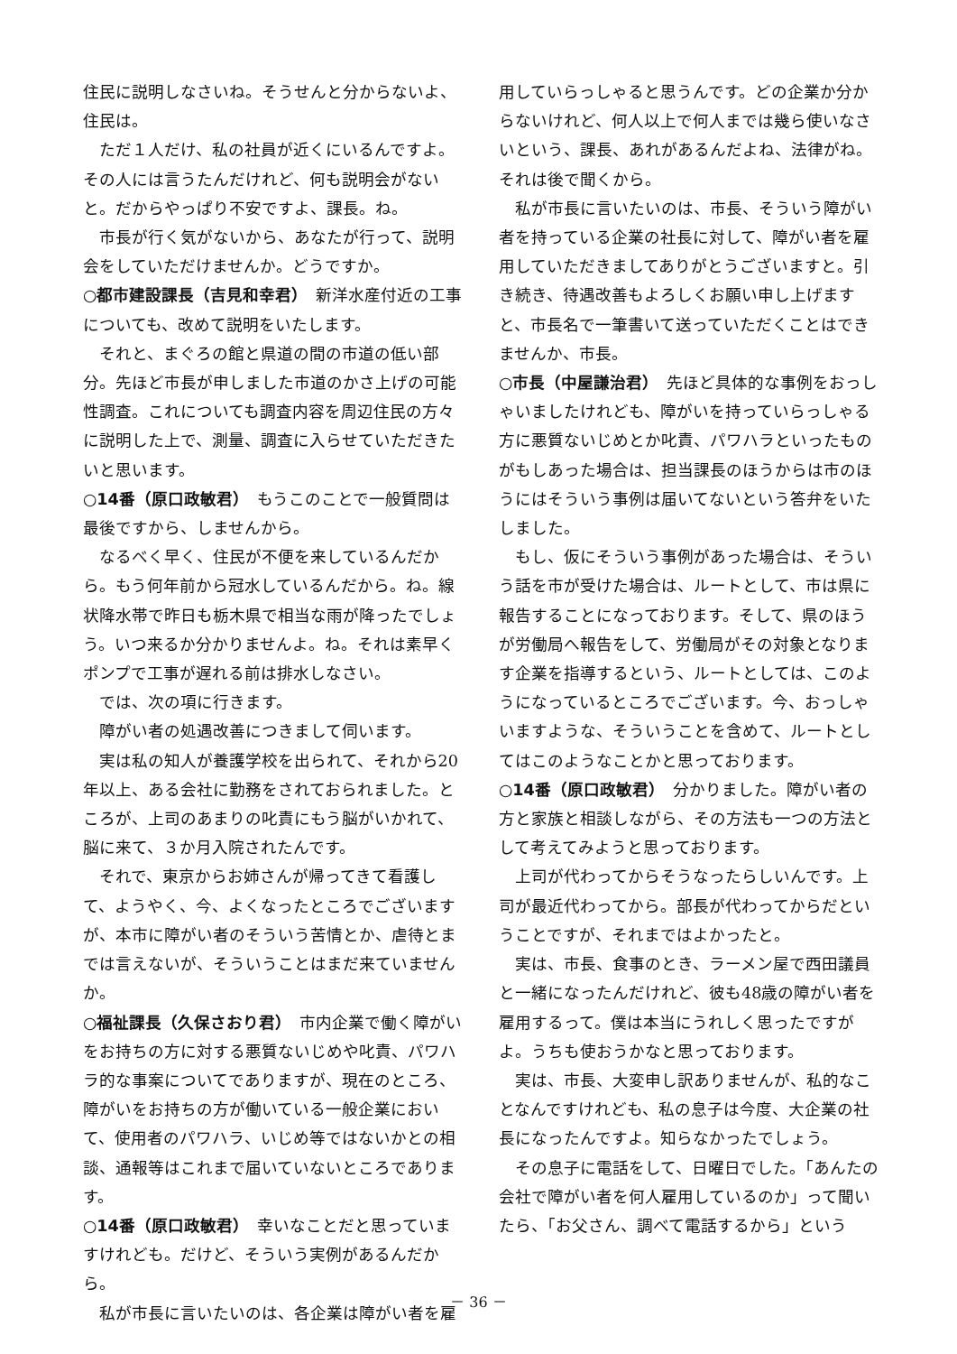住民に説明しなさいね。そうせんと分からないよ、住民は。
ただ１人だけ、私の社員が近くにいるんですよ。その人には言うたんだけれど、何も説明会がないと。だからやっぱり不安ですよ、課長。ね。
市長が行く気がないから、あなたが行って、説明会をしていただけませんか。どうですか。
○都市建設課長（吉見和幸君）　新洋水産付近の工事についても、改めて説明をいたします。
それと、まぐろの館と県道の間の市道の低い部分。先ほど市長が申しました市道のかさ上げの可能性調査。これについても調査内容を周辺住民の方々に説明した上で、測量、調査に入らせていただきたいと思います。
○14番（原口政敏君）　もうこのことで一般質問は最後ですから、しませんから。
なるべく早く、住民が不便を来しているんだから。もう何年前から冠水しているんだから。ね。線状降水帯で昨日も栃木県で相当な雨が降ったでしょう。いつ来るか分かりませんよ。ね。それは素早くポンプで工事が遅れる前は排水しなさい。
では、次の項に行きます。
障がい者の処遇改善につきまして伺います。
実は私の知人が養護学校を出られて、それから20年以上、ある会社に勤務をされておられました。ところが、上司のあまりの叱責にもう脳がいかれて、脳に来て、３か月入院されたんです。
それで、東京からお姉さんが帰ってきて看護して、ようやく、今、よくなったところでございますが、本市に障がい者のそういう苦情とか、虐待とまでは言えないが、そういうことはまだ来ていませんか。
○福祉課長（久保さおり君）　市内企業で働く障がいをお持ちの方に対する悪質ないじめや叱責、パワハラ的な事案についてでありますが、現在のところ、障がいをお持ちの方が働いている一般企業において、使用者のパワハラ、いじめ等ではないかとの相談、通報等はこれまで届いていないところであります。
○14番（原口政敏君）　幸いなことだと思っていますけれども。だけど、そういう実例があるんだから。
私が市長に言いたいのは、各企業は障がい者を雇
用していらっしゃると思うんです。どの企業か分からないけれど、何人以上で何人までは幾ら使いなさいという、課長、あれがあるんだよね、法律がね。それは後で聞くから。
私が市長に言いたいのは、市長、そういう障がい者を持っている企業の社長に対して、障がい者を雇用していただきましてありがとうございますと。引き続き、待遇改善もよろしくお願い申し上げますと、市長名で一筆書いて送っていただくことはできませんか、市長。
○市長（中屋謙治君）　先ほど具体的な事例をおっしゃいましたけれども、障がいを持っていらっしゃる方に悪質ないじめとか叱責、パワハラといったものがもしあった場合は、担当課長のほうからは市のほうにはそういう事例は届いてないという答弁をいたしました。
もし、仮にそういう事例があった場合は、そういう話を市が受けた場合は、ルートとして、市は県に報告することになっております。そして、県のほうが労働局へ報告をして、労働局がその対象となります企業を指導するという、ルートとしては、このようになっているところでございます。今、おっしゃいますような、そういうことを含めて、ルートとしてはこのようなことかと思っております。
○14番（原口政敏君）　分かりました。障がい者の方と家族と相談しながら、その方法も一つの方法として考えてみようと思っております。
上司が代わってからそうなったらしいんです。上司が最近代わってから。部長が代わってからだということですが、それまではよかったと。
実は、市長、食事のとき、ラーメン屋で西田議員と一緒になったんだけれど、彼も48歳の障がい者を雇用するって。僕は本当にうれしく思ったですがよ。うちも使おうかなと思っております。
実は、市長、大変申し訳ありませんが、私的なことなんですけれども、私の息子は今度、大企業の社長になったんですよ。知らなかったでしょう。
その息子に電話をして、日曜日でした。「あんたの会社で障がい者を何人雇用しているのか」って聞いたら、「お父さん、調べて電話するから」という
－ 36 －